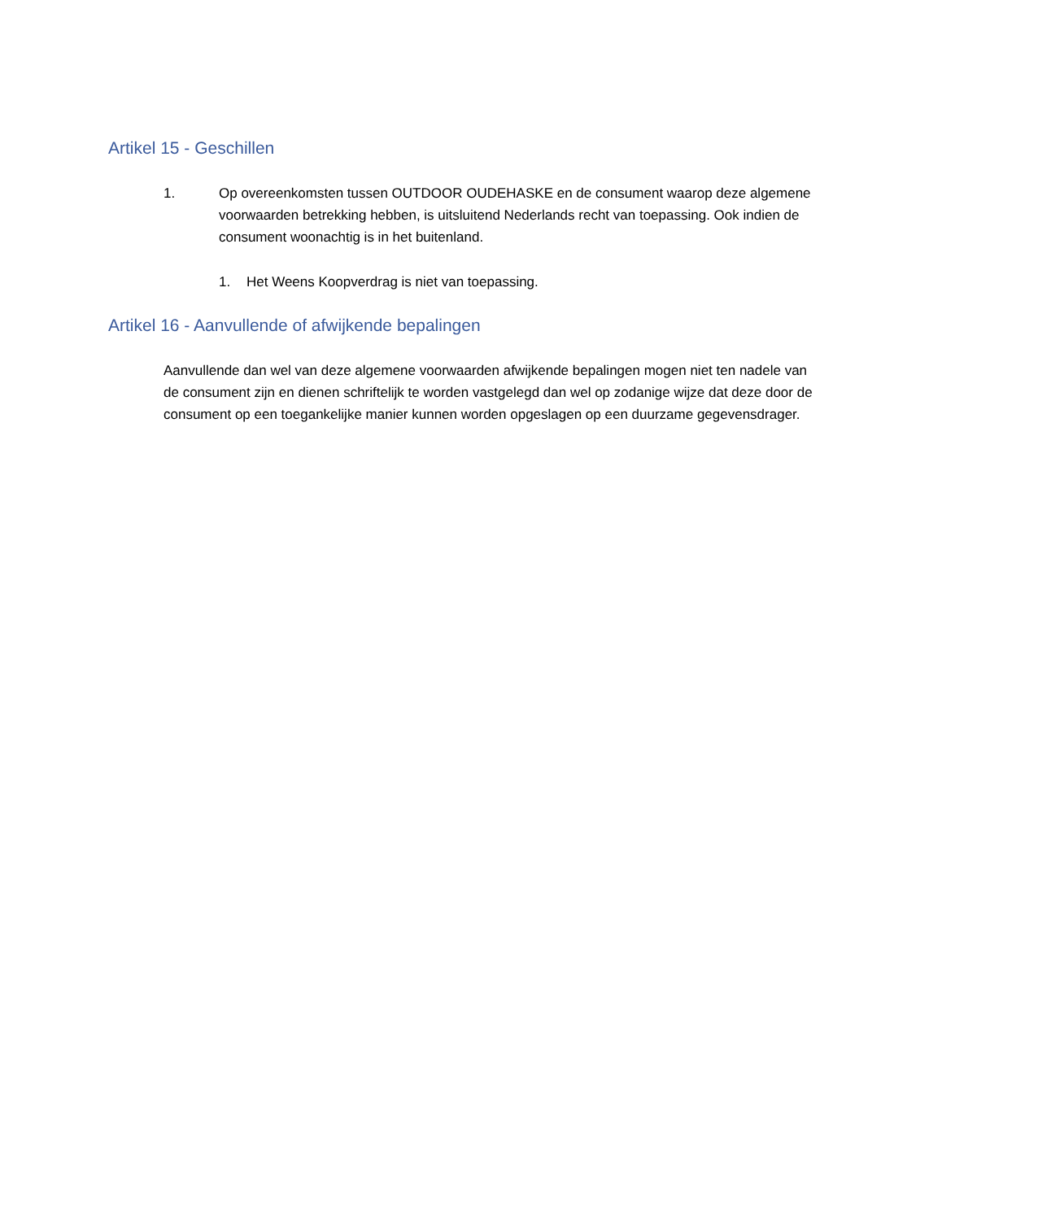Artikel 15 - Geschillen
1. Op overeenkomsten tussen OUTDOOR OUDEHASKE en de consument waarop deze algemene voorwaarden betrekking hebben, is uitsluitend Nederlands recht van toepassing. Ook indien de consument woonachtig is in het buitenland.
1. Het Weens Koopverdrag is niet van toepassing.
Artikel 16 - Aanvullende of afwijkende bepalingen
Aanvullende dan wel van deze algemene voorwaarden afwijkende bepalingen mogen niet ten nadele van de consument zijn en dienen schriftelijk te worden vastgelegd dan wel op zodanige wijze dat deze door de consument op een toegankelijke manier kunnen worden opgeslagen op een duurzame gegevensdrager.